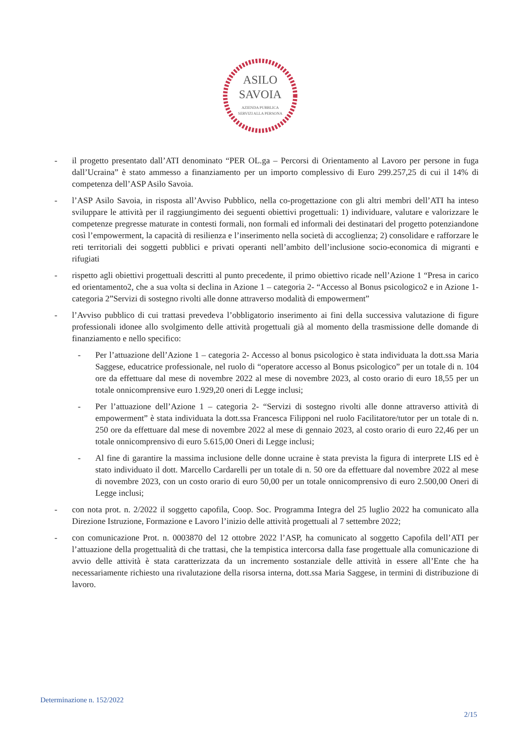ASILO
SAVOIA
AZIENDA PUBBLICA
SERVIZI ALLA PERSONA
- il progetto presentato dall’ATI denominato “PER OL.ga – Percorsi di Orientamento al Lavoro per persone in fuga dall’Ucraina” è stato ammesso a finanziamento per un importo complessivo di Euro 299.257,25 di cui il 14% di competenza dell’ASP Asilo Savoia.
- l’ASP Asilo Savoia, in risposta all’Avviso Pubblico, nella co-progettazione con gli altri membri dell’ATI ha inteso sviluppare le attività per il raggiungimento dei seguenti obiettivi progettuali: 1) individuare, valutare e valorizzare le competenze pregresse maturate in contesti formali, non formali ed informali dei destinatari del progetto potenziandone così l’empowerment, la capacità di resilienza e l’inserimento nella società di accoglienza; 2) consolidare e rafforzare le reti territoriali dei soggetti pubblici e privati operanti nell’ambito dell’inclusione socio-economica di migranti e rifugiati
- rispetto agli obiettivi progettuali descritti al punto precedente, il primo obiettivo ricade nell’Azione 1 “Presa in carico ed orientamento2, che a sua volta si declina in Azione 1 – categoria 2- “Accesso al Bonus psicologico2 e in Azione 1- categoria 2”Servizi di sostegno rivolti alle donne attraverso modalità di empowerment”
- l’Avviso pubblico di cui trattasi prevedeva l’obbligatorio inserimento ai fini della successiva valutazione di figure professionali idonee allo svolgimento delle attività progettuali già al momento della trasmissione delle domande di finanziamento e nello specifico:
- Per l’attuazione dell’Azione 1 – categoria 2- Accesso al bonus psicologico è stata individuata la dott.ssa Maria Saggese, educatrice professionale, nel ruolo di “operatore accesso al Bonus psicologico” per un totale di n. 104 ore da effettuare dal mese di novembre 2022 al mese di novembre 2023, al costo orario di euro 18,55 per un totale onnicomprensive euro 1.929,20 oneri di Legge inclusi;
- Per l’attuazione dell’Azione 1 – categoria 2- “Servizi di sostegno rivolti alle donne attraverso attività di empowerment” è stata individuata la dott.ssa Francesca Filipponi nel ruolo Facilitatore/tutor per un totale di n. 250 ore da effettuare dal mese di novembre 2022 al mese di gennaio 2023, al costo orario di euro 22,46 per un totale onnicomprensivo di euro 5.615,00 Oneri di Legge inclusi;
- Al fine di garantire la massima inclusione delle donne ucraine è stata prevista la figura di interprete LIS ed è stato individuato il dott. Marcello Cardarelli per un totale di n. 50 ore da effettuare dal novembre 2022 al mese di novembre 2023, con un costo orario di euro 50,00 per un totale onnicomprensivo di euro 2.500,00 Oneri di Legge inclusi;
- con nota prot. n. 2/2022 il soggetto capofila, Coop. Soc. Programma Integra del 25 luglio 2022 ha comunicato alla Direzione Istruzione, Formazione e Lavoro l’inizio delle attività progettuali al 7 settembre 2022;
- con comunicazione Prot. n. 0003870 del 12 ottobre 2022 l’ASP, ha comunicato al soggetto Capofila dell’ATI per l’attuazione della progettualità di che trattasi, che la tempistica intercorsa dalla fase progettuale alla comunicazione di avvio delle attività è stata caratterizzata da un incremento sostanziale delle attività in essere all’Ente che ha necessariamente richiesto una rivalutazione della risorsa interna, dott.ssa Maria Saggese, in termini di distribuzione di lavoro.
Determinazione n. 152/2022
2/15